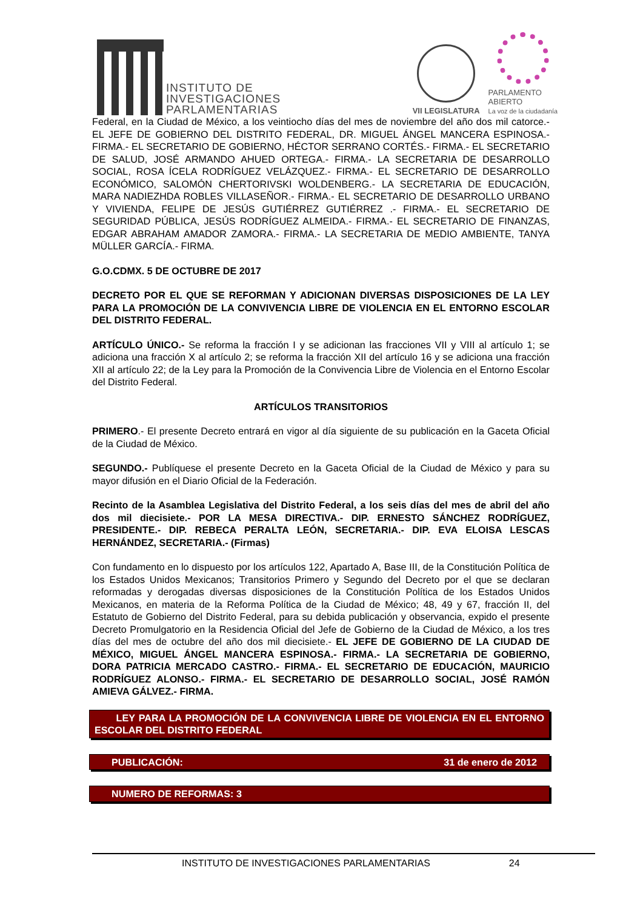INSTITUTO DE
INVESTIGACIONES
PARLAMENTARIAS
VII LEGISLATURA
PARLAMENTO
ABIERTO
La voz de la ciudadanía
Federal, en la Ciudad de México, a los veintiocho días del mes de noviembre del año dos mil catorce.- EL JEFE DE GOBIERNO DEL DISTRITO FEDERAL, DR. MIGUEL ÁNGEL MANCERA ESPINOSA.- FIRMA.- EL SECRETARIO DE GOBIERNO, HÉCTOR SERRANO CORTÉS.- FIRMA.- EL SECRETARIO DE SALUD, JOSÉ ARMANDO AHUED ORTEGA.- FIRMA.- LA SECRETARIA DE DESARROLLO SOCIAL, ROSA ÍCELA RODRÍGUEZ VELÁZQUEZ.- FIRMA.- EL SECRETARIO DE DESARROLLO ECONÓMICO, SALOMÓN CHERTORIVSKI WOLDENBERG.- LA SECRETARIA DE EDUCACIÓN, MARA NADIEZHDA ROBLES VILLASEÑOR.- FIRMA.- EL SECRETARIO DE DESARROLLO URBANO Y VIVIENDA, FELIPE DE JESÚS GUTIÉRREZ GUTIÉRREZ .- FIRMA.- EL SECRETARIO DE SEGURIDAD PÚBLICA, JESÚS RODRÍGUEZ ALMEIDA.- FIRMA.- EL SECRETARIO DE FINANZAS, EDGAR ABRAHAM AMADOR ZAMORA.- FIRMA.- LA SECRETARIA DE MEDIO AMBIENTE, TANYA MÜLLER GARCÍA.- FIRMA.
G.O.CDMX. 5 DE OCTUBRE DE 2017
DECRETO POR EL QUE SE REFORMAN Y ADICIONAN DIVERSAS DISPOSICIONES DE LA LEY PARA LA PROMOCIÓN DE LA CONVIVENCIA LIBRE DE VIOLENCIA EN EL ENTORNO ESCOLAR DEL DISTRITO FEDERAL.
ARTÍCULO ÚNICO.- Se reforma la fracción I y se adicionan las fracciones VII y VIII al artículo 1; se adiciona una fracción X al artículo 2; se reforma la fracción XII del artículo 16 y se adiciona una fracción XII al artículo 22; de la Ley para la Promoción de la Convivencia Libre de Violencia en el Entorno Escolar del Distrito Federal.
ARTÍCULOS TRANSITORIOS
PRIMERO.- El presente Decreto entrará en vigor al día siguiente de su publicación en la Gaceta Oficial de la Ciudad de México.
SEGUNDO.- Publíquese el presente Decreto en la Gaceta Oficial de la Ciudad de México y para su mayor difusión en el Diario Oficial de la Federación.
Recinto de la Asamblea Legislativa del Distrito Federal, a los seis días del mes de abril del año dos mil diecisiete.- POR LA MESA DIRECTIVA.- DIP. ERNESTO SÁNCHEZ RODRÍGUEZ, PRESIDENTE.- DIP. REBECA PERALTA LEÓN, SECRETARIA.- DIP. EVA ELOISA LESCAS HERNÁNDEZ, SECRETARIA.- (Firmas)
Con fundamento en lo dispuesto por los artículos 122, Apartado A, Base III, de la Constitución Política de los Estados Unidos Mexicanos; Transitorios Primero y Segundo del Decreto por el que se declaran reformadas y derogadas diversas disposiciones de la Constitución Política de los Estados Unidos Mexicanos, en materia de la Reforma Política de la Ciudad de México; 48, 49 y 67, fracción II, del Estatuto de Gobierno del Distrito Federal, para su debida publicación y observancia, expido el presente Decreto Promulgatorio en la Residencia Oficial del Jefe de Gobierno de la Ciudad de México, a los tres días del mes de octubre del año dos mil diecisiete.- EL JEFE DE GOBIERNO DE LA CIUDAD DE MÉXICO, MIGUEL ÁNGEL MANCERA ESPINOSA.- FIRMA.- LA SECRETARIA DE GOBIERNO, DORA PATRICIA MERCADO CASTRO.- FIRMA.- EL SECRETARIO DE EDUCACIÓN, MAURICIO RODRÍGUEZ ALONSO.- FIRMA.- EL SECRETARIO DE DESARROLLO SOCIAL, JOSÉ RAMÓN AMIEVA GÁLVEZ.- FIRMA.
LEY PARA LA PROMOCIÓN DE LA CONVIVENCIA LIBRE DE VIOLENCIA EN EL ENTORNO ESCOLAR DEL DISTRITO FEDERAL
PUBLICACIÓN: 31 de enero de 2012
NUMERO DE REFORMAS: 3
INSTITUTO DE INVESTIGACIONES PARLAMENTARIAS 24